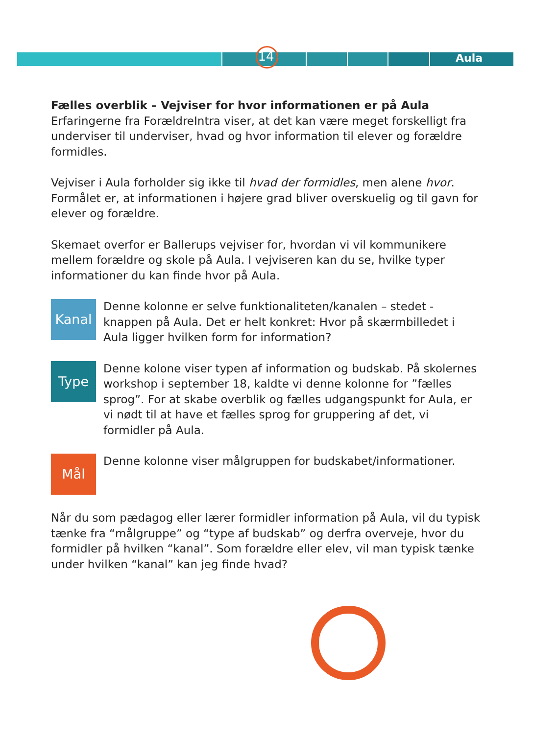14 Aula
Fælles overblik – Vejviser for hvor informationen er på Aula
Erfaringerne fra ForældreIntra viser, at det kan være meget forskelligt fra underviser til underviser, hvad og hvor information til elever og forældre formidles.
Vejviser i Aula forholder sig ikke til hvad der formidles, men alene hvor. Formålet er, at informationen i højere grad bliver overskuelig og til gavn for elever og forældre.
Skemaet overfor er Ballerups vejviser for, hvordan vi vil kommunikere mellem forældre og skole på Aula. I vejviseren kan du se, hvilke typer informationer du kan finde hvor på Aula.
Kanal
Denne kolonne er selve funktionaliteten/kanalen – stedet - knappen på Aula. Det er helt konkret: Hvor på skærmbilledet i Aula ligger hvilken form for information?
Type
Denne kolone viser typen af information og budskab. På skolernes workshop i september 18, kaldte vi denne kolonne for ”fælles sprog”. For at skabe overblik og fælles udgangspunkt for Aula, er vi nødt til at have et fælles sprog for gruppering af det, vi formidler på Aula.
Mål
Denne kolonne viser målgruppen for budskabet/informationer.
Når du som pædagog eller lærer formidler information på Aula, vil du typisk tænke fra “målgruppe” og “type af budskab” og derfra overveje, hvor du formidler på hvilken “kanal”. Som forældre eller elev, vil man typisk tænke under hvilken “kanal” kan jeg finde hvad?